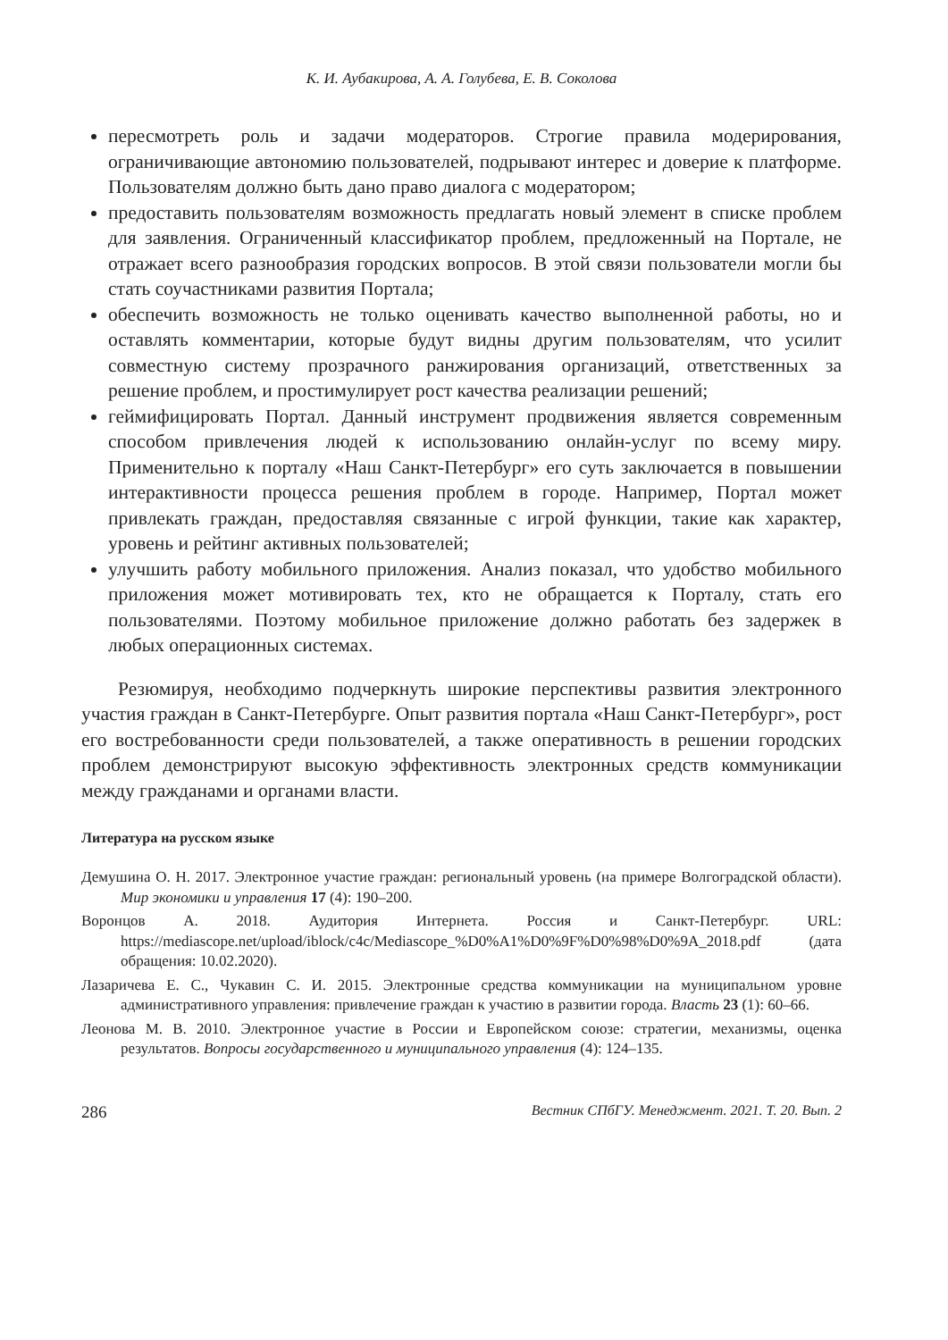К. И. Аубакирова, А. А. Голубева, Е. В. Соколова
пересмотреть роль и задачи модераторов. Строгие правила модерирования, ограничивающие автономию пользователей, подрывают интерес и доверие к платформе. Пользователям должно быть дано право диалога с модератором;
предоставить пользователям возможность предлагать новый элемент в списке проблем для заявления. Ограниченный классификатор проблем, предложенный на Портале, не отражает всего разнообразия городских вопросов. В этой связи пользователи могли бы стать соучастниками развития Портала;
обеспечить возможность не только оценивать качество выполненной работы, но и оставлять комментарии, которые будут видны другим пользователям, что усилит совместную систему прозрачного ранжирования организаций, ответственных за решение проблем, и простимулирует рост качества реализации решений;
геймифицировать Портал. Данный инструмент продвижения является современным способом привлечения людей к использованию онлайн-услуг по всему миру. Применительно к порталу «Наш Санкт-Петербург» его суть заключается в повышении интерактивности процесса решения проблем в городе. Например, Портал может привлекать граждан, предоставляя связанные с игрой функции, такие как характер, уровень и рейтинг активных пользователей;
улучшить работу мобильного приложения. Анализ показал, что удобство мобильного приложения может мотивировать тех, кто не обращается к Порталу, стать его пользователями. Поэтому мобильное приложение должно работать без задержек в любых операционных системах.
Резюмируя, необходимо подчеркнуть широкие перспективы развития электронного участия граждан в Санкт-Петербурге. Опыт развития портала «Наш Санкт-Петербург», рост его востребованности среди пользователей, а также оперативность в решении городских проблем демонстрируют высокую эффективность электронных средств коммуникации между гражданами и органами власти.
Литература на русском языке
Демушина О. Н. 2017. Электронное участие граждан: региональный уровень (на примере Волгоградской области). Мир экономики и управления 17 (4): 190–200.
Воронцов А. 2018. Аудитория Интернета. Россия и Санкт-Петербург. URL: https://mediascope.net/upload/iblock/c4c/Mediascope_%D0%A1%D0%9F%D0%98%D0%9A_2018.pdf (дата обращения: 10.02.2020).
Лазаричева Е. С., Чукавин С. И. 2015. Электронные средства коммуникации на муниципальном уровне административного управления: привлечение граждан к участию в развитии города. Власть 23 (1): 60–66.
Леонова М. В. 2010. Электронное участие в России и Европейском союзе: стратегии, механизмы, оценка результатов. Вопросы государственного и муниципального управления (4): 124–135.
286 Вестник СПбГУ. Менеджмент. 2021. Т. 20. Вып. 2